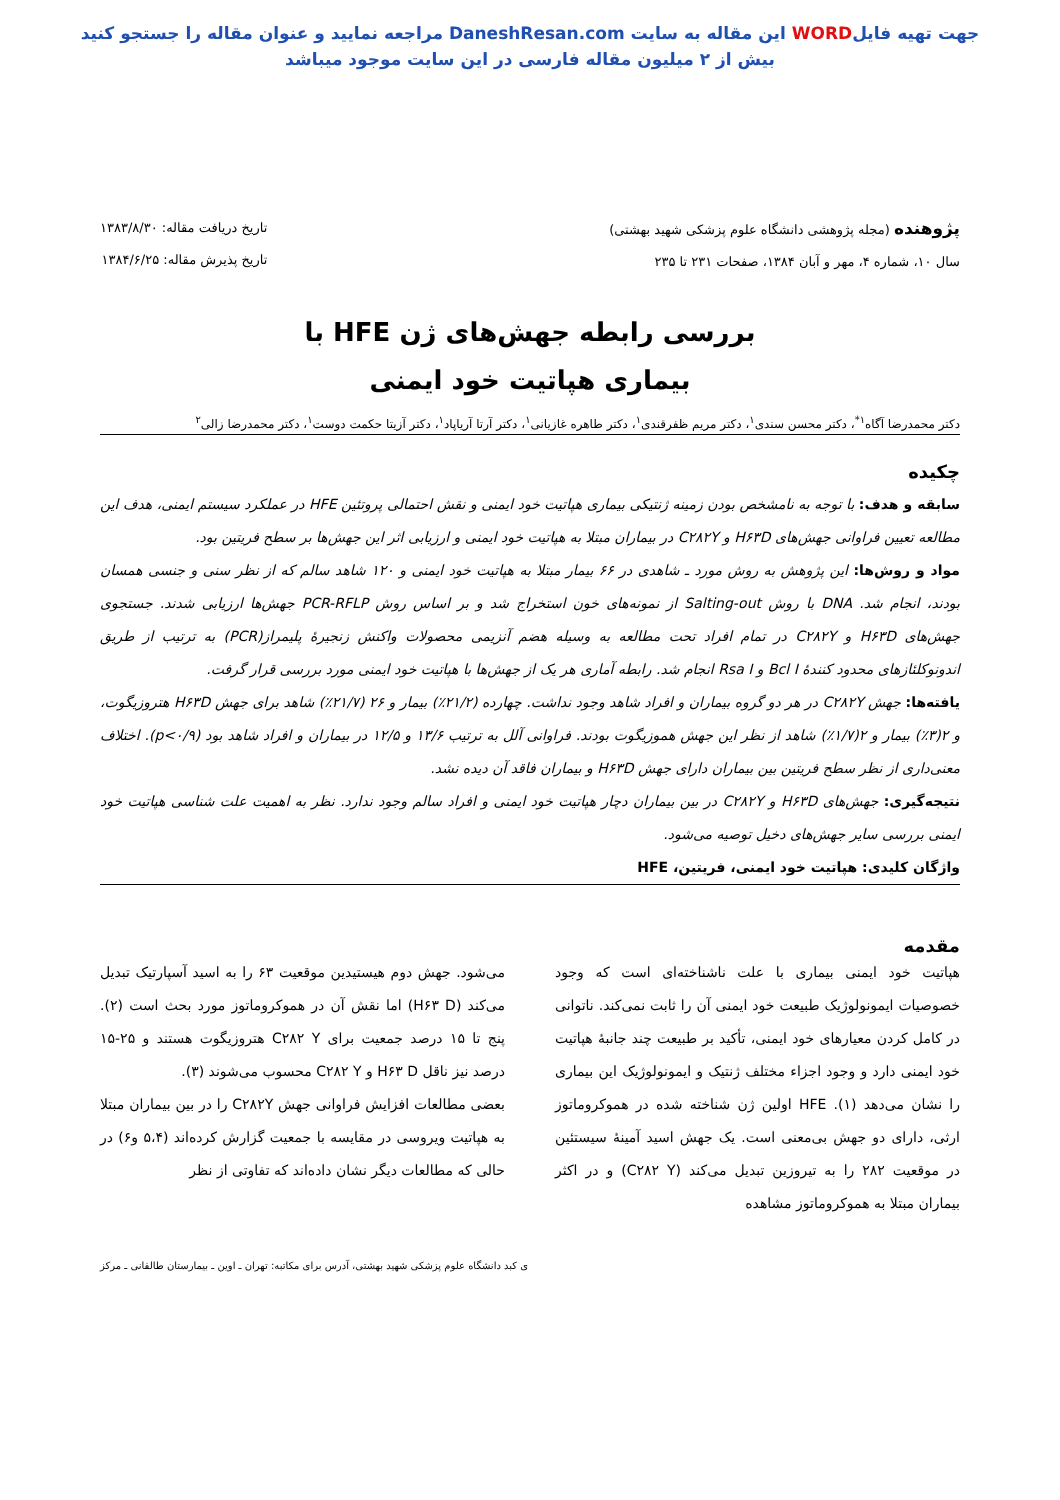جهت تهیه فایلWORD این مقاله به سایت DaneshResan.com مراجعه نمایید و عنوان مقاله را جستجو کنید
بیش از ۲ میلیون مقاله فارسی در این سایت موجود میباشد
پژوهنده (مجله پژوهشی دانشگاه علوم پزشکی شهید بهشتی)
سال ۱۰، شماره ۴، مهر و آبان ۱۳۸۴، صفحات ۲۳۱ تا ۲۳۵
تاریخ دریافت مقاله: ۱۳۸۳/۸/۳۰
تاریخ پذیرش مقاله: ۱۳۸۴/۶/۲۵
بررسی رابطه جهش‌های ژن HFE با
بیماری هپاتیت خود ایمنی
دکتر محمدرضا آگاه<sup>۱*</sup>، دکتر محسن سندی<sup>۱</sup>، دکتر مریم ظفرقندی<sup>۱</sup>، دکتر طاهره غازیانی<sup>۱</sup>، دکتر آرتا آریاپاد<sup>۱</sup>، دکتر آزیتا حکمت دوست<sup>۱</sup>، دکتر محمدرضا زالی<sup>۲</sup>
چکیده
سابقه و هدف: با توجه به نامشخص بودن زمینه ژنتیکی بیماری هپاتیت خود ایمنی و نقش احتمالی پروتئین HFE در عملکرد سیستم ایمنی، هدف این مطالعه تعیین فراوانی جهش‌های H۶۳D و C۲۸۲Y در بیماران مبتلا به هپاتیت خود ایمنی و ارزیابی اثر این جهش‌ها بر سطح فریتین بود.
مواد و روش‌ها: این پژوهش به روش مورد ـ شاهدی در ۶۶ بیمار مبتلا به هپاتیت خود ایمنی و ۱۲۰ شاهد سالم که از نظر سنی و جنسی همسان بودند، انجام شد. DNA با روش Salting-out از نمونه‌های خون استخراج شد و بر اساس روش PCR-RFLP جهش‌ها ارزیابی شدند. جستجوی جهش‌های H۶۳D و C۲۸۲Y در تمام افراد تحت مطالعه به وسیله هضم آنزیمی محصولات واکنش زنجیرهٔ پلیمراز(PCR) به ترتیب از طریق اندونوکلئازهای محدود کنندهٔ Bcl I و Rsa I انجام شد. رابطه آماری هر یک از جهش‌ها با هپاتیت خود ایمنی مورد بررسی قرار گرفت.
یافته‌ها: جهش C۲۸۲Y در هر دو گروه بیماران و افراد شاهد وجود نداشت. چهارده (۲۱/۲٪) بیمار و ۲۶ (۲۱/۷٪) شاهد برای جهش H۶۳D هتروزیگوت، و ۲(۳٪) بیمار و ۲(۱/۷٪) شاهد از نظر این جهش هموزیگوت بودند. فراوانی آلل به ترتیب ۱۳/۶ و ۱۲/۵ در بیماران و افراد شاهد بود (p<۰/۹). اختلاف معنی‌داری از نظر سطح فریتین بین بیماران دارای جهش H۶۳D و بیماران فاقد آن دیده نشد.
نتیجه‌گیری: جهش‌های H۶۳D و C۲۸۲Y در بین بیماران دچار هپاتیت خود ایمنی و افراد سالم وجود ندارد. نظر به اهمیت علت شناسی هپاتیت خود ایمنی بررسی سایر جهش‌های دخیل توصیه می‌شود.
واژگان کلیدی: هپاتیت خود ایمنی، فریتین، HFE
مقدمه
هپاتیت خود ایمنی بیماری با علت ناشناخته‌ای است که وجود خصوصیات ایمونولوژیک طبیعت خود ایمنی آن را ثابت نمی‌کند. ناتوانی در کامل کردن معیارهای خود ایمنی، تأکید بر طبیعت چند جانبهٔ هپاتیت خود ایمنی دارد و وجود اجزاء مختلف ژنتیک و ایمونولوژیک این بیماری را نشان می‌دهد (۱). HFE اولین ژن شناخته شده در هموکروماتوز ارثی، دارای دو جهش بی‌معنی است. یک جهش اسید آمینهٔ سیستئین در موقعیت ۲۸۲ را به تیروزین تبدیل می‌کند (C۲۸۲ Y) و در اکثر بیماران مبتلا به هموکروماتوز مشاهده
می‌شود. جهش دوم هیستیدین موقعیت ۶۳ را به اسید آسپارتیک تبدیل می‌کند (H۶۳ D) اما نقش آن در هموکروماتوز مورد بحث است (۲). پنج تا ۱۵ درصد جمعیت برای C۲۸۲ Y هتروزیگوت هستند و ۲۵-۱۵ درصد نیز ناقل H۶۳ D و C۲۸۲ Y محسوب می‌شوند (۳).
بعضی مطالعات افزایش فراوانی جهش C۲۸۲Y را در بین بیماران مبتلا به هپاتیت ویروسی در مقایسه با جمعیت گزارش کرده‌اند (۵،۴ و۶) در حالی که مطالعات دیگر نشان داده‌اند که تفاوتی از نظر
ی کبد دانشگاه علوم پزشکی شهید بهشتی، آدرس برای مکاتبه: تهران ـ اوین ـ بیمارستان طالقانی ـ مرکز